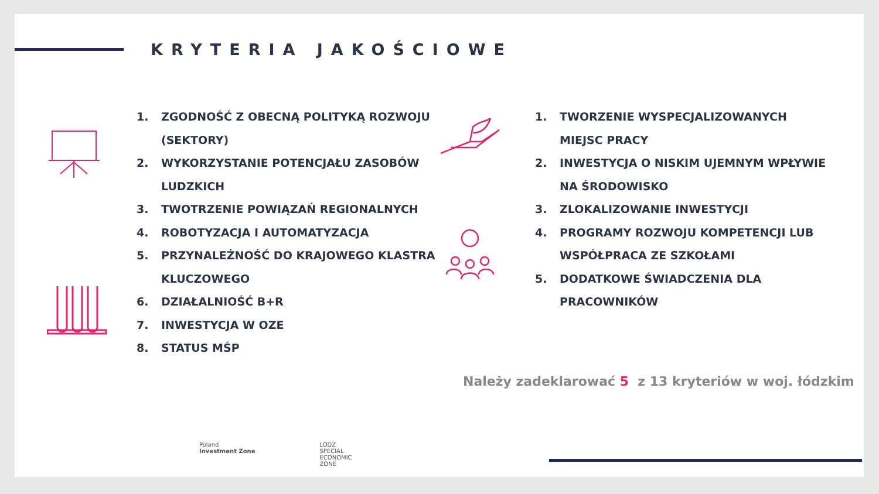KRYTERIA JAKOŚCIOWE
1. ZGODNOŚĆ Z OBECNĄ POLITYKĄ ROZWOJU (SEKTORY)
2. WYKORZYSTANIE POTENCJAŁU ZASOBÓW LUDZKICH
3. TWOTRZENIE POWIĄZAŃ REGIONALNYCH
4. ROBOTYZACJA I AUTOMATYZACJA
5. PRZYNALEŻNOŚĆ DO KRAJOWEGO KLASTRA KLUCZOWEGO
6. DZIAŁALNIOŚĆ B+R
7. INWESTYCJA W OZE
8. STATUS MŚP
1. TWORZENIE WYSPECJALIZOWANYCH MIEJSC PRACY
2. INWESTYCJA O NISKIM UJEMNYM WPŁYWIE NA ŚRODOWISKO
3. ZLOKALIZOWANIE INWESTYCJI
4. PROGRAMY ROZWOJU KOMPETENCJI LUB WSPÓŁPRACA ZE SZKOŁAMI
5. DODATKOWE ŚWIADCZENIA DLA PRACOWNIKÓW
Należy zadeklarować 5 z 13 kryteriów w woj. łódzkim
Poland
Investment Zone
LODZ
SPECIAL
ECONOMIC
ZONE